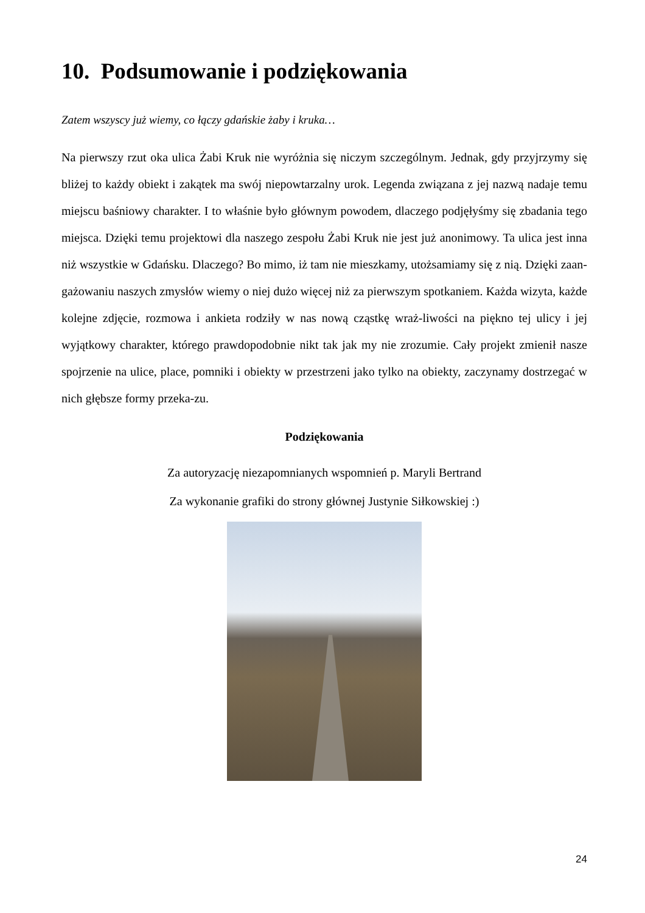10. Podsumowanie i podziękowania
Zatem wszyscy już wiemy, co łączy gdańskie żaby i kruka…
Na pierwszy rzut oka ulica Żabi Kruk nie wyróżnia się niczym szczególnym. Jednak, gdy przyjrzymy się bliżej to każdy obiekt i zakątek ma swój niepowtarzalny urok. Legenda związana z jej nazwą nadaje temu miejscu baśniowy charakter. I to właśnie było głównym powodem, dlaczego podjęłyśmy się zbadania tego miejsca. Dzięki temu projektowi dla naszego zespołu Żabi Kruk nie jest już anonimowy. Ta ulica jest inna niż wszystkie w Gdańsku. Dlaczego? Bo mimo, iż tam nie mieszkamy, utożsamiamy się z nią. Dzięki zaan-gażowaniu naszych zmysłów wiemy o niej dużo więcej niż za pierwszym spotkaniem. Każda wizyta, każde kolejne zdjęcie, rozmowa i ankieta rodziły w nas nową cząstkę wraż-liwości na piękno tej ulicy i jej wyjątkowy charakter, którego prawdopodobnie nikt tak jak my nie zrozumie. Cały projekt zmienił nasze spojrzenie na ulice, place, pomniki i obiekty w przestrzeni jako tylko na obiekty, zaczynamy dostrzegać w nich głębsze formy przeka-zu.
Podziękowania
Za autoryzację niezapomnianych wspomnień p. Maryli Bertrand
Za wykonanie grafiki do strony głównej Justynie Siłkowskiej :)
24